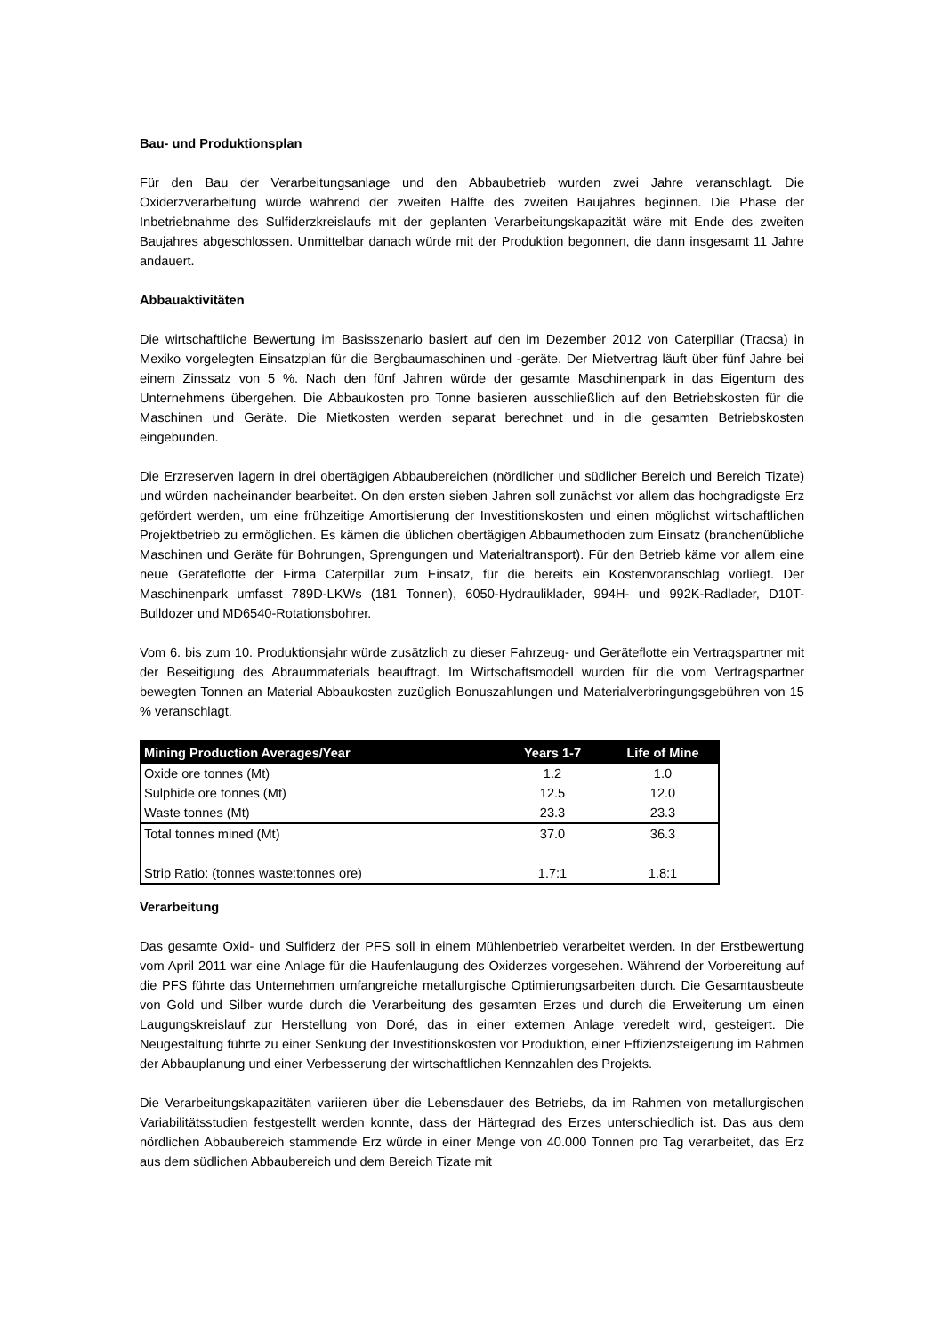Bau- und Produktionsplan
Für den Bau der Verarbeitungsanlage und den Abbaubetrieb wurden zwei Jahre veranschlagt. Die Oxiderzverarbeitung würde während der zweiten Hälfte des zweiten Baujahres beginnen. Die Phase der Inbetriebnahme des Sulfiderzkreislaufs mit der geplanten Verarbeitungskapazität wäre mit Ende des zweiten Baujahres abgeschlossen. Unmittelbar danach würde mit der Produktion begonnen, die dann insgesamt 11 Jahre andauert.
Abbauaktivitäten
Die wirtschaftliche Bewertung im Basisszenario basiert auf den im Dezember 2012 von Caterpillar (Tracsa) in Mexiko vorgelegten Einsatzplan für die Bergbaumaschinen und -geräte. Der Mietvertrag läuft über fünf Jahre bei einem Zinssatz von 5 %. Nach den fünf Jahren würde der gesamte Maschinenpark in das Eigentum des Unternehmens übergehen. Die Abbaukosten pro Tonne basieren ausschließlich auf den Betriebskosten für die Maschinen und Geräte. Die Mietkosten werden separat berechnet und in die gesamten Betriebskosten eingebunden.
Die Erzreserven lagern in drei obertägigen Abbaubereichen (nördlicher und südlicher Bereich und Bereich Tizate) und würden nacheinander bearbeitet. On den ersten sieben Jahren soll zunächst vor allem das hochgradigste Erz gefördert werden, um eine frühzeitige Amortisierung der Investitionskosten und einen möglichst wirtschaftlichen Projektbetrieb zu ermöglichen. Es kämen die üblichen obertägigen Abbaumethoden zum Einsatz (branchenübliche Maschinen und Geräte für Bohrungen, Sprengungen und Materialtransport). Für den Betrieb käme vor allem eine neue Geräteflotte der Firma Caterpillar zum Einsatz, für die bereits ein Kostenvoranschlag vorliegt. Der Maschinenpark umfasst 789D-LKWs (181 Tonnen), 6050-Hydrauliklader, 994H- und 992K-Radlader, D10T-Bulldozer und MD6540-Rotationsbohrer.
Vom 6. bis zum 10. Produktionsjahr würde zusätzlich zu dieser Fahrzeug- und Geräteflotte ein Vertragspartner mit der Beseitigung des Abraummaterials beauftragt. Im Wirtschaftsmodell wurden für die vom Vertragspartner bewegten Tonnen an Material Abbaukosten zuzüglich Bonuszahlungen und Materialverbringungsgebühren von 15 % veranschlagt.
| Mining Production Averages/Year | Years 1-7 | Life of Mine |
| --- | --- | --- |
| Oxide ore tonnes (Mt) | 1.2 | 1.0 |
| Sulphide ore tonnes (Mt) | 12.5 | 12.0 |
| Waste tonnes (Mt) | 23.3 | 23.3 |
| Total tonnes mined (Mt) | 37.0 | 36.3 |
| Strip Ratio: (tonnes waste:tonnes ore) | 1.7:1 | 1.8:1 |
Verarbeitung
Das gesamte Oxid- und Sulfiderz der PFS soll in einem Mühlenbetrieb verarbeitet werden. In der Erstbewertung vom April 2011 war eine Anlage für die Haufenlaugung des Oxiderzes vorgesehen. Während der Vorbereitung auf die PFS führte das Unternehmen umfangreiche metallurgische Optimierungsarbeiten durch. Die Gesamtausbeute von Gold und Silber wurde durch die Verarbeitung des gesamten Erzes und durch die Erweiterung um einen Laugungskreislauf zur Herstellung von Doré, das in einer externen Anlage veredelt wird, gesteigert. Die Neugestaltung führte zu einer Senkung der Investitionskosten vor Produktion, einer Effizienzsteigerung im Rahmen der Abbauplanung und einer Verbesserung der wirtschaftlichen Kennzahlen des Projekts.
Die Verarbeitungskapazitäten variieren über die Lebensdauer des Betriebs, da im Rahmen von metallurgischen Variabilitätsstudien festgestellt werden konnte, dass der Härtegrad des Erzes unterschiedlich ist. Das aus dem nördlichen Abbaubereich stammende Erz würde in einer Menge von 40.000 Tonnen pro Tag verarbeitet, das Erz aus dem südlichen Abbaubereich und dem Bereich Tizate mit